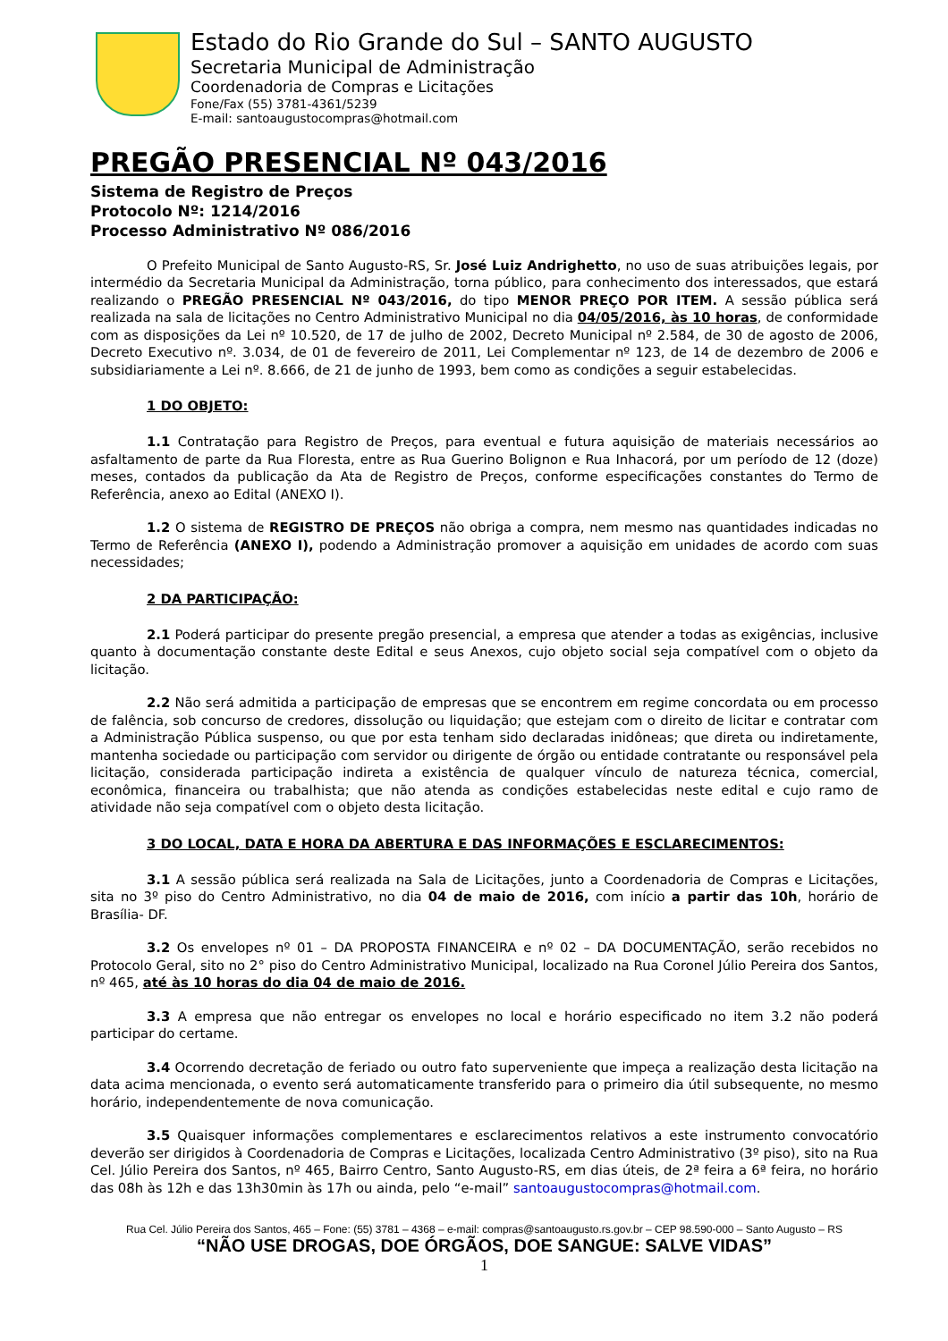Estado do Rio Grande do Sul – SANTO AUGUSTO
Secretaria Municipal de Administração
Coordenadoria de Compras e Licitações
Fone/Fax (55) 3781-4361/5239
E-mail: santoaugustocompras@hotmail.com
PREGÃO PRESENCIAL Nº 043/2016
Sistema de Registro de Preços
Protocolo Nº: 1214/2016
Processo Administrativo Nº 086/2016
O Prefeito Municipal de Santo Augusto-RS, Sr. José Luiz Andrighetto, no uso de suas atribuições legais, por intermédio da Secretaria Municipal da Administração, torna público, para conhecimento dos interessados, que estará realizando o PREGÃO PRESENCIAL Nº 043/2016, do tipo MENOR PREÇO POR ITEM. A sessão pública será realizada na sala de licitações no Centro Administrativo Municipal no dia 04/05/2016, às 10 horas, de conformidade com as disposições da Lei nº 10.520, de 17 de julho de 2002, Decreto Municipal nº 2.584, de 30 de agosto de 2006, Decreto Executivo nº. 3.034, de 01 de fevereiro de 2011, Lei Complementar nº 123, de 14 de dezembro de 2006 e subsidiariamente a Lei nº. 8.666, de 21 de junho de 1993, bem como as condições a seguir estabelecidas.
1 DO OBJETO:
1.1 Contratação para Registro de Preços, para eventual e futura aquisição de materiais necessários ao asfaltamento de parte da Rua Floresta, entre as Rua Guerino Bolignon e Rua Inhacorá, por um período de 12 (doze) meses, contados da publicação da Ata de Registro de Preços, conforme especificações constantes do Termo de Referência, anexo ao Edital (ANEXO I).
1.2 O sistema de REGISTRO DE PREÇOS não obriga a compra, nem mesmo nas quantidades indicadas no Termo de Referência (ANEXO I), podendo a Administração promover a aquisição em unidades de acordo com suas necessidades;
2 DA PARTICIPAÇÃO:
2.1 Poderá participar do presente pregão presencial, a empresa que atender a todas as exigências, inclusive quanto à documentação constante deste Edital e seus Anexos, cujo objeto social seja compatível com o objeto da licitação.
2.2 Não será admitida a participação de empresas que se encontrem em regime concordata ou em processo de falência, sob concurso de credores, dissolução ou liquidação; que estejam com o direito de licitar e contratar com a Administração Pública suspenso, ou que por esta tenham sido declaradas inidôneas; que direta ou indiretamente, mantenha sociedade ou participação com servidor ou dirigente de órgão ou entidade contratante ou responsável pela licitação, considerada participação indireta a existência de qualquer vínculo de natureza técnica, comercial, econômica, financeira ou trabalhista; que não atenda as condições estabelecidas neste edital e cujo ramo de atividade não seja compatível com o objeto desta licitação.
3 DO LOCAL, DATA E HORA DA ABERTURA E DAS INFORMAÇÕES E ESCLARECIMENTOS:
3.1 A sessão pública será realizada na Sala de Licitações, junto a Coordenadoria de Compras e Licitações, sita no 3º piso do Centro Administrativo, no dia 04 de maio de 2016, com início a partir das 10h, horário de Brasília- DF.
3.2 Os envelopes nº 01 – DA PROPOSTA FINANCEIRA e nº 02 – DA DOCUMENTAÇÃO, serão recebidos no Protocolo Geral, sito no 2° piso do Centro Administrativo Municipal, localizado na Rua Coronel Júlio Pereira dos Santos, nº 465, até às 10 horas do dia 04 de maio de 2016.
3.3 A empresa que não entregar os envelopes no local e horário especificado no item 3.2 não poderá participar do certame.
3.4 Ocorrendo decretação de feriado ou outro fato superveniente que impeça a realização desta licitação na data acima mencionada, o evento será automaticamente transferido para o primeiro dia útil subsequente, no mesmo horário, independentemente de nova comunicação.
3.5 Quaisquer informações complementares e esclarecimentos relativos a este instrumento convocatório deverão ser dirigidos à Coordenadoria de Compras e Licitações, localizada Centro Administrativo (3º piso), sito na Rua Cel. Júlio Pereira dos Santos, nº 465, Bairro Centro, Santo Augusto-RS, em dias úteis, de 2ª feira a 6ª feira, no horário das 08h às 12h e das 13h30min às 17h ou ainda, pelo “e-mail” santoaugustocompras@hotmail.com.
Rua Cel. Júlio Pereira dos Santos, 465 – Fone: (55) 3781 – 4368 – e-mail: compras@santoaugusto.rs.gov.br – CEP 98.590-000 – Santo Augusto – RS
“NÃO USE DROGAS, DOE ÓRGÃOS, DOE SANGUE: SALVE VIDAS”
1